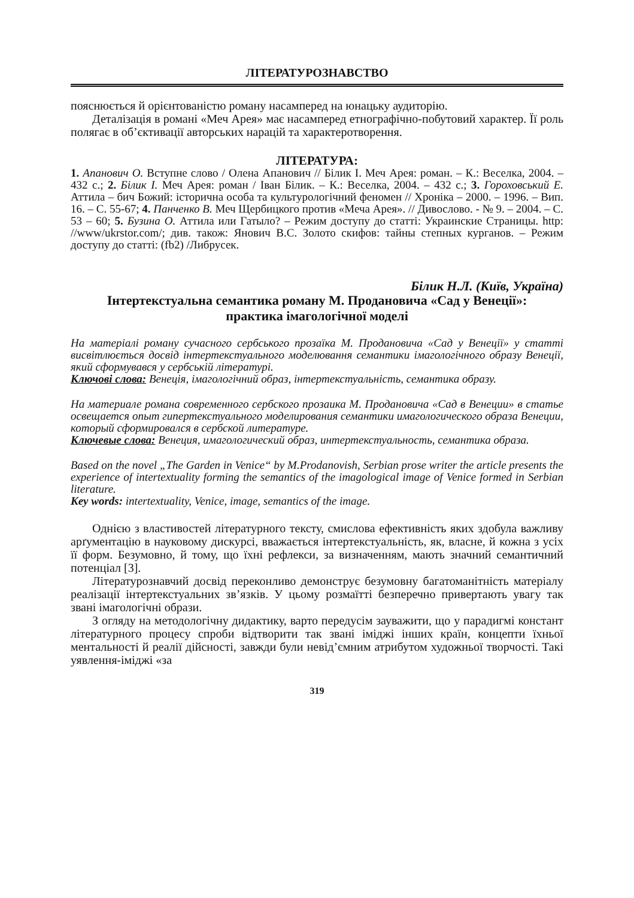ЛІТЕРАТУРОЗНАВСТВО
пояснюється й орієнтованістю роману насамперед на юнацьку аудиторію.
Деталізація в романі «Меч Арея» має насамперед етнографічно-побутовий характер. Її роль полягає в об’єктивації авторських нарацій та характеротворення.
ЛІТЕРАТУРА:
1. Апанович О. Вступне слово / Олена Апанович // Білик І. Меч Арея: роман. – К.: Веселка, 2004. – 432 с.; 2. Білик І. Меч Арея: роман / Іван Білик. – К.: Веселка, 2004. – 432 с.; 3. Гороховський Е. Аттила – бич Божий: історична особа та культурологічний феномен // Хроніка – 2000. – 1996. – Вип. 16. – С. 55-67; 4. Панченко В. Меч Щербицкого против «Меча Арея». // Дивослово. - № 9. – 2004. – С. 53 – 60; 5. Бузина О. Аттила или Гатыло? – Режим доступу до статті: Украинские Страницы. http: //www/ukrstor.com/; див. також: Янович В.С. Золото скифов: тайны степных курганов. – Режим доступу до статті: (fb2) /Либрусек.
Білик Н.Л. (Київ, Україна)
Інтертекстуальна семантика роману М. Продановича «Сад у Венеції»:
практика імагологічної моделі
На матеріалі роману сучасного сербського прозаїка М. Продановича «Сад у Венеції» у статті висвітлюється досвід інтертекстуального моделювання семантики імагологічного образу Венеції, який сформувався у сербській літературі.
Ключові слова: Венеція, імагологічний образ, інтертекстуальність, семантика образу.
На материале романа современного сербского прозаика М. Продановича «Сад в Венеции» в статье освещается опыт гипертекстуального моделирования семантики имагологического образа Венеции, который сформировался в сербской литературе.
Ключевые слова: Венеция, имагологический образ, интертекстуальность, семантика образа.
Based on the novel „The Garden in Venice“ by M.Prodanovish, Serbian prose writer the article presents the experience of intertextuality forming the semantics of the imagological image of Venice formed in Serbian literature.
Key words: intertextuality, Venice, image, semantics of the image.
Однією з властивостей літературного тексту, смислова ефективність яких здобула важливу арґументацію в науковому дискурсі, вважається інтертекстуальність, як, власне, й кожна з усіх її форм. Безумовно, й тому, що їхні рефлекси, за визначенням, мають значний семантичний потенціал [3].
Літературознавчий досвід переконливо демонструє безумовну багатоманітність матеріалу реалізації інтертекстуальних зв’язків. У цьому розмаїтті безперечно привертають увагу так звані імагологічні образи.
З огляду на методологічну дидактику, варто передусім зауважити, що у парадигмі констант літературного процесу спроби відтворити так звані іміджі інших країн, концепти їхньої ментальності й реалії дійсності, завжди були невід’ємним атрибутом художньої творчості. Такі уявлення-іміджі «за
319